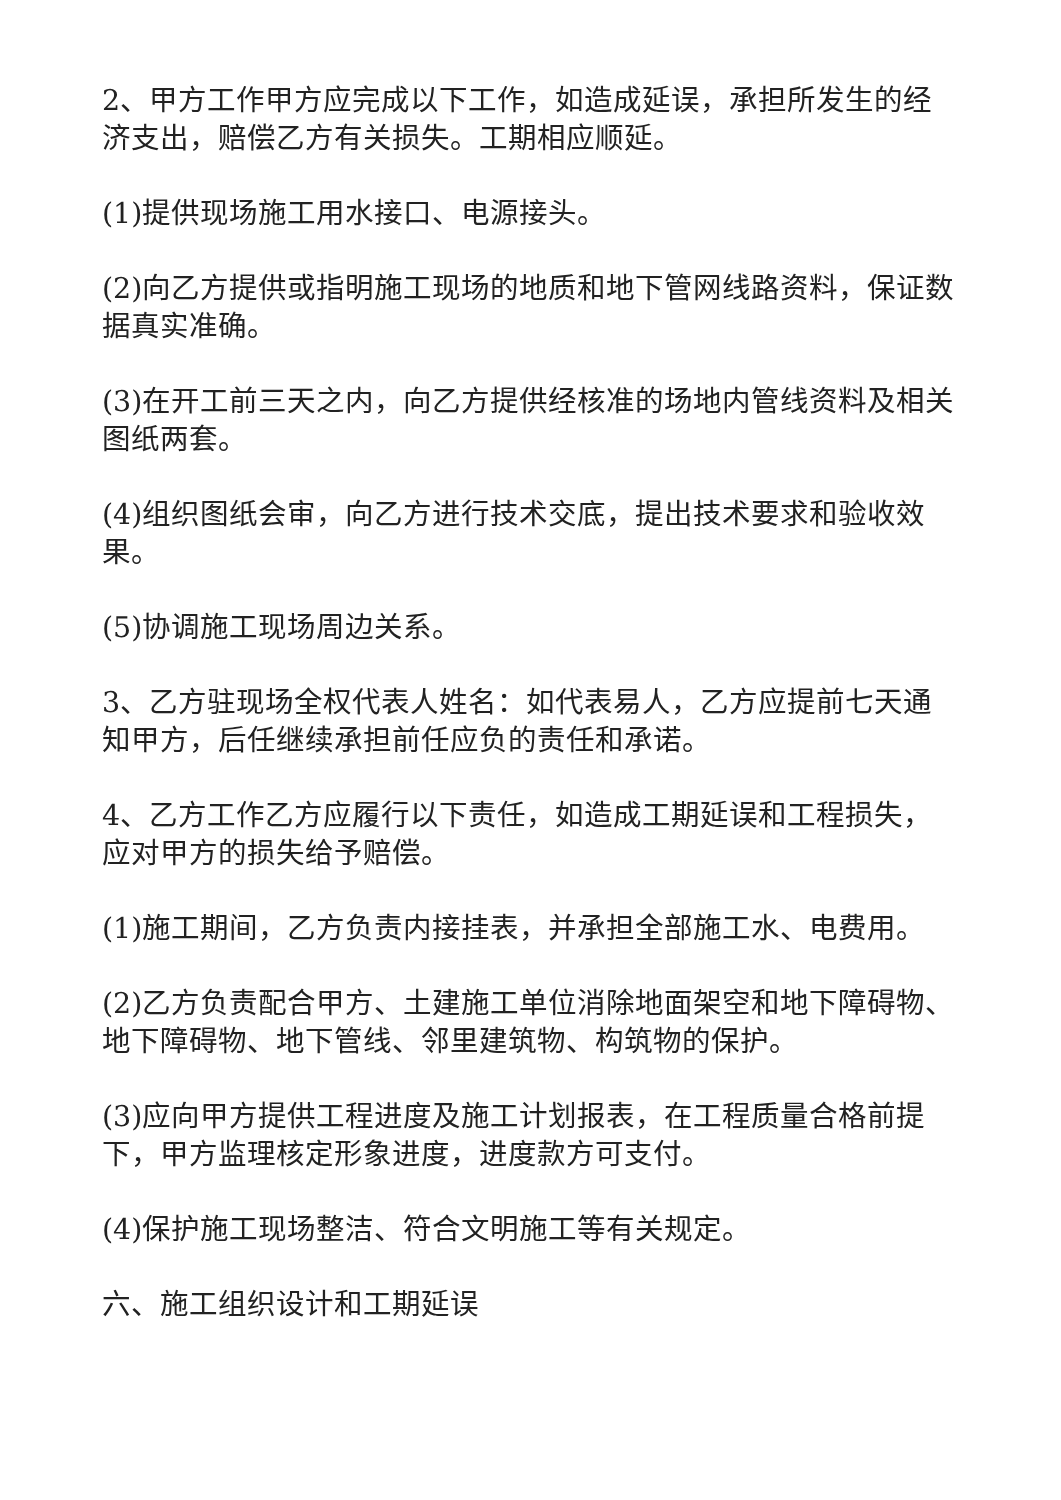2、甲方工作甲方应完成以下工作，如造成延误，承担所发生的经济支出，赔偿乙方有关损失。工期相应顺延。
(1)提供现场施工用水接口、电源接头。
(2)向乙方提供或指明施工现场的地质和地下管网线路资料，保证数据真实准确。
(3)在开工前三天之内，向乙方提供经核准的场地内管线资料及相关图纸两套。
(4)组织图纸会审，向乙方进行技术交底，提出技术要求和验收效果。
(5)协调施工现场周边关系。
3、乙方驻现场全权代表人姓名：如代表易人，乙方应提前七天通知甲方，后任继续承担前任应负的责任和承诺。
4、乙方工作乙方应履行以下责任，如造成工期延误和工程损失，应对甲方的损失给予赔偿。
(1)施工期间，乙方负责内接挂表，并承担全部施工水、电费用。
(2)乙方负责配合甲方、土建施工单位消除地面架空和地下障碍物、地下障碍物、地下管线、邻里建筑物、构筑物的保护。
(3)应向甲方提供工程进度及施工计划报表，在工程质量合格前提下，甲方监理核定形象进度，进度款方可支付。
(4)保护施工现场整洁、符合文明施工等有关规定。
六、施工组织设计和工期延误